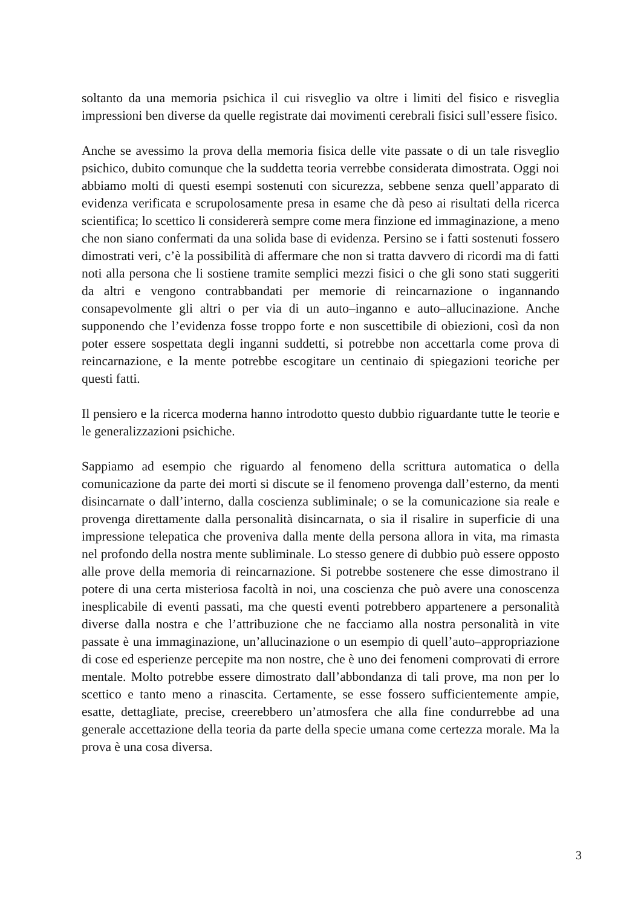soltanto da una memoria psichica il cui risveglio va oltre i limiti del fisico e risveglia impressioni ben diverse da quelle registrate dai movimenti cerebrali fisici sull’essere fisico.
Anche se avessimo la prova della memoria fisica delle vite passate o di un tale risveglio psichico, dubito comunque che la suddetta teoria verrebbe considerata dimostrata. Oggi noi abbiamo molti di questi esempi sostenuti con sicurezza, sebbene senza quell’apparato di evidenza verificata e scrupolosamente presa in esame che dà peso ai risultati della ricerca scientifica; lo scettico li considererà sempre come mera finzione ed immaginazione, a meno che non siano confermati da una solida base di evidenza. Persino se i fatti sostenuti fossero dimostrati veri, c’è la possibilità di affermare che non si tratta davvero di ricordi ma di fatti noti alla persona che li sostiene tramite semplici mezzi fisici o che gli sono stati suggeriti da altri e vengono contrabbandati per memorie di reincarnazione o ingannando consapevolmente gli altri o per via di un auto–inganno e auto–allucinazione. Anche supponendo che l’evidenza fosse troppo forte e non suscettibile di obiezioni, così da non poter essere sospettata degli inganni suddetti, si potrebbe non accettarla come prova di reincarnazione, e la mente potrebbe escogitare un centinaio di spiegazioni teoriche per questi fatti.
Il pensiero e la ricerca moderna hanno introdotto questo dubbio riguardante tutte le teorie e le generalizzazioni psichiche.
Sappiamo ad esempio che riguardo al fenomeno della scrittura automatica o della comunicazione da parte dei morti si discute se il fenomeno provenga dall’esterno, da menti disincarnate o dall’interno, dalla coscienza subliminale; o se la comunicazione sia reale e provenga direttamente dalla personalità disincarnata, o sia il risalire in superficie di una impressione telepatica che proveniva dalla mente della persona allora in vita, ma rimasta nel profondo della nostra mente subliminale. Lo stesso genere di dubbio può essere opposto alle prove della memoria di reincarnazione. Si potrebbe sostenere che esse dimostrano il potere di una certa misteriosa facoltà in noi, una coscienza che può avere una conoscenza inesplicabile di eventi passati, ma che questi eventi potrebbero appartenere a personalità diverse dalla nostra e che l’attribuzione che ne facciamo alla nostra personalità in vite passate è una immaginazione, un’allucinazione o un esempio di quell’auto–appropriazione di cose ed esperienze percepite ma non nostre, che è uno dei fenomeni comprovati di errore mentale. Molto potrebbe essere dimostrato dall’abbondanza di tali prove, ma non per lo scettico e tanto meno a rinascita. Certamente, se esse fossero sufficientemente ampie, esatte, dettagliate, precise, creerebbero un’atmosfera che alla fine condurrebbe ad una generale accettazione della teoria da parte della specie umana come certezza morale. Ma la prova è una cosa diversa.
3